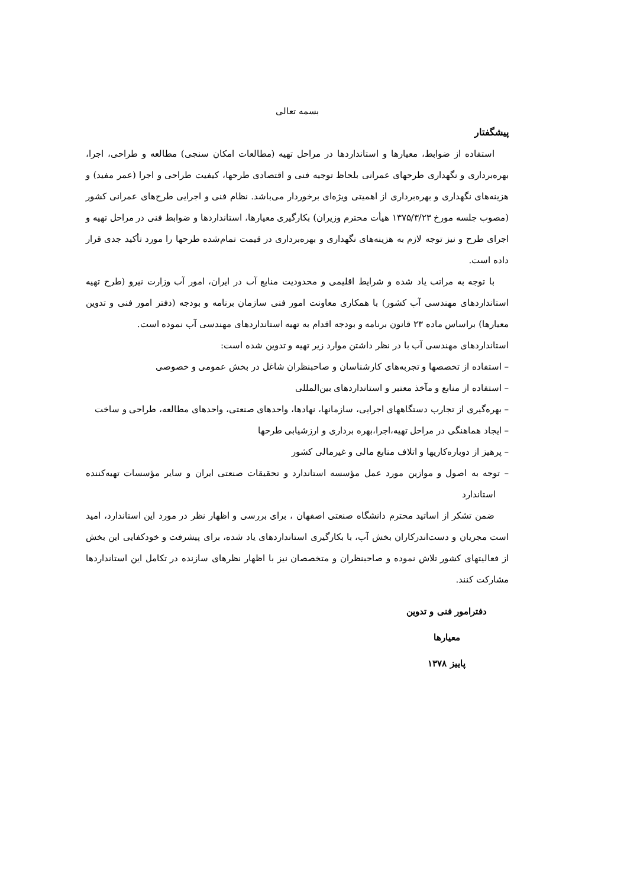بسمه تعالی
پیشگفتار
استفاده از ضوابط، معیارها و استانداردها در مراحل تهیه (مطالعات امکان سنجی) مطالعه و طراحی، اجرا، بهره‌برداری و نگهداری طرحهای عمرانی بلحاظ توجیه فنی و اقتصادی طرحها، کیفیت طراحی و اجرا (عمر مفید) و هزینه‌های نگهداری و بهره‌برداری از اهمیتی ویژه‌ای برخوردار می‌باشد. نظام فنی و اجرایی طرح‌های عمرانی کشور (مصوب جلسه مورخ ۱۳۷۵/۳/۲۳ هیأت محترم وزیران) بکارگیری معیارها، استانداردها و ضوابط فنی در مراحل تهیه و اجرای طرح و نیز توجه لازم به هزینه‌های نگهداری و بهره‌برداری در قیمت تمام‌شده طرحها را مورد تأکید جدی قرار داده است.
با توجه به مراتب یاد شده و شرایط اقلیمی و محدودیت منابع آب در ایران، امور آب وزارت نیرو (طرح تهیه استانداردهای مهندسی آب کشور) با همکاری معاونت امور فنی سازمان برنامه و بودجه (دفتر امور فنی و تدوین معیارها) براساس ماده ۲۳ قانون برنامه و بودجه اقدام به تهیه استانداردهای مهندسی آب نموده است.
استانداردهای مهندسی آب با در نظر داشتن موارد زیر تهیه و تدوین شده است:
– استفاده از تخصصها و تجربه‌های کارشناسان و صاحبنظران شاغل در بخش عمومی و خصوصی
– استفاده از منابع و مآخذ معتبر و استانداردهای بین‌المللی
– بهره‌گیری از تجارب دستگاههای اجرایی، سازمانها، نهادها، واحدهای صنعتی، واحدهای مطالعه، طراحی و ساخت
– ایجاد هماهنگی در مراحل تهیه،اجرا،بهره برداری و ارزشیابی طرحها
– پرهیز از دوباره‌کاریها و اتلاف منابع مالی و غیرمالی کشور
– توجه به اصول و موازین مورد عمل مؤسسه استاندارد و تحقیقات صنعتی ایران و سایر مؤسسات تهیه‌کننده استاندارد
ضمن تشکر از اساتید محترم دانشگاه صنعتی اصفهان ، برای بررسی و اظهار نظر در مورد این استاندارد، امید است مجریان و دست‌اندرکاران بخش آب، با بکارگیری استانداردهای یاد شده، برای پیشرفت و خودکفایی این بخش از فعالیتهای کشور تلاش نموده و صاحبنظران و متخصصان نیز با اظهار نظرهای سازنده در تکامل این استانداردها مشارکت کنند.
دفترامور فنی و تدوین
معیارها
پاییز ۱۳۷۸